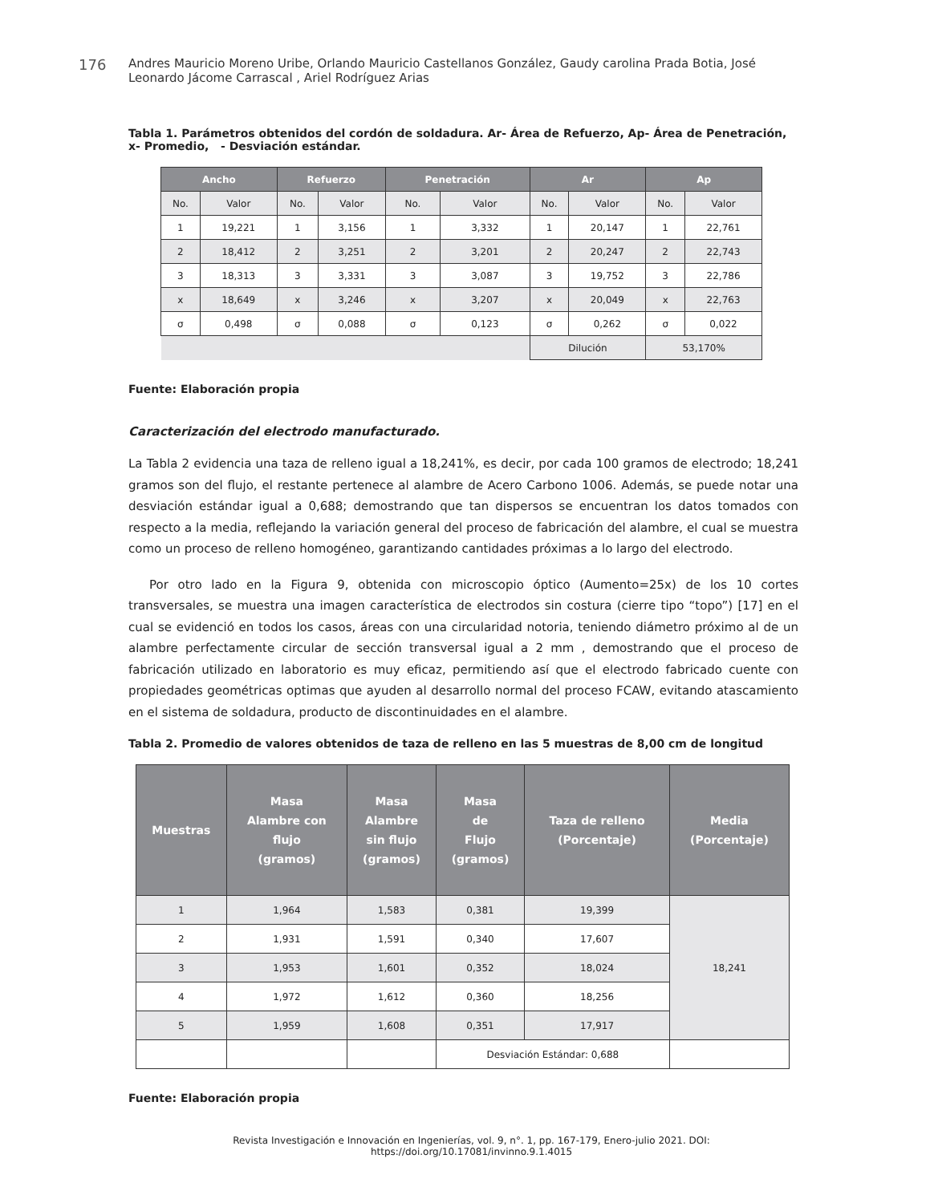176
Andres Mauricio Moreno Uribe, Orlando Mauricio Castellanos González, Gaudy carolina Prada Botia, José Leonardo Jácome Carrascal , Ariel Rodríguez Arias
Tabla 1. Parámetros obtenidos del cordón de soldadura. Ar- Área de Refuerzo, Ap- Área de Penetración, x- Promedio, - Desviación estándar.
| Ancho | | Refuerzo | | Penetración | | Ar | | Ap | |
| --- | --- | --- | --- | --- | --- | --- | --- | --- | --- |
| No. | Valor | No. | Valor | No. | Valor | No. | Valor | No. | Valor |
| 1 | 19,221 | 1 | 3,156 | 1 | 3,332 | 1 | 20,147 | 1 | 22,761 |
| 2 | 18,412 | 2 | 3,251 | 2 | 3,201 | 2 | 20,247 | 2 | 22,743 |
| 3 | 18,313 | 3 | 3,331 | 3 | 3,087 | 3 | 19,752 | 3 | 22,786 |
| x | 18,649 | x | 3,246 | x | 3,207 | x | 20,049 | x | 22,763 |
| σ | 0,498 | σ | 0,088 | σ | 0,123 | σ | 0,262 | σ | 0,022 |
| | | | | | | Dilución | | 53,170% | |
Fuente: Elaboración propia
Caracterización del electrodo manufacturado.
La Tabla 2 evidencia una taza de relleno igual a 18,241%, es decir, por cada 100 gramos de electrodo; 18,241 gramos son del flujo, el restante pertenece al alambre de Acero Carbono 1006. Además, se puede notar una desviación estándar igual a 0,688; demostrando que tan dispersos se encuentran los datos tomados con respecto a la media, reflejando la variación general del proceso de fabricación del alambre, el cual se muestra como un proceso de relleno homogéneo, garantizando cantidades próximas a lo largo del electrodo.
Por otro lado en la Figura 9, obtenida con microscopio óptico (Aumento=25x) de los 10 cortes transversales, se muestra una imagen característica de electrodos sin costura (cierre tipo “topo”) [17] en el cual se evidenció en todos los casos, áreas con una circularidad notoria, teniendo diámetro próximo al de un alambre perfectamente circular de sección transversal igual a 2 mm , demostrando que el proceso de fabricación utilizado en laboratorio es muy eficaz, permitiendo así que el electrodo fabricado cuente con propiedades geométricas optimas que ayuden al desarrollo normal del proceso FCAW, evitando atascamiento en el sistema de soldadura, producto de discontinuidades en el alambre.
Tabla 2. Promedio de valores obtenidos de taza de relleno en las 5 muestras de 8,00 cm de longitud
| Muestras | Masa Alambre con flujo (gramos) | Masa Alambre sin flujo (gramos) | Masa de Flujo (gramos) | Taza de relleno (Porcentaje) | Media (Porcentaje) |
| --- | --- | --- | --- | --- | --- |
| 1 | 1,964 | 1,583 | 0,381 | 19,399 | 18,241 |
| 2 | 1,931 | 1,591 | 0,340 | 17,607 | |
| 3 | 1,953 | 1,601 | 0,352 | 18,024 | |
| 4 | 1,972 | 1,612 | 0,360 | 18,256 | |
| 5 | 1,959 | 1,608 | 0,351 | 17,917 | |
| | | | Desviación Estándar: 0,688 | | |
Fuente: Elaboración propia
Revista Investigación e Innovación en Ingenierías, vol. 9, n°. 1, pp. 167-179, Enero-julio 2021. DOI: https://doi.org/10.17081/invinno.9.1.4015